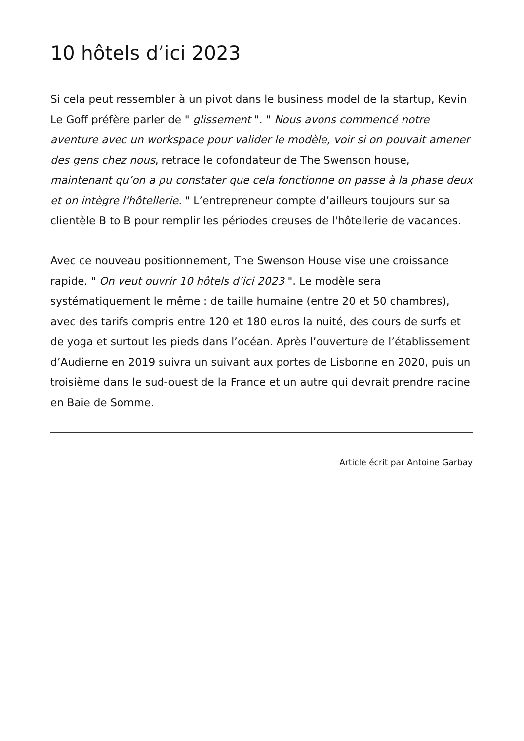10 hôtels d’ici 2023
Si cela peut ressembler à un pivot dans le business model de la startup, Kevin Le Goff préfère parler de " glissement ". " Nous avons commencé notre aventure avec un workspace pour valider le modèle, voir si on pouvait amener des gens chez nous, retrace le cofondateur de The Swenson house, maintenant qu’on a pu constater que cela fonctionne on passe à la phase deux et on intègre l'hôtellerie. " L’entrepreneur compte d’ailleurs toujours sur sa clientèle B to B pour remplir les périodes creuses de l'hôtellerie de vacances.
Avec ce nouveau positionnement, The Swenson House vise une croissance rapide. " On veut ouvrir 10 hôtels d’ici 2023 ". Le modèle sera systématiquement le même : de taille humaine (entre 20 et 50 chambres), avec des tarifs compris entre 120 et 180 euros la nuité, des cours de surfs et de yoga et surtout les pieds dans l’océan. Après l’ouverture de l’établissement d’Audierne en 2019 suivra un suivant aux portes de Lisbonne en 2020, puis un troisième dans le sud-ouest de la France et un autre qui devrait prendre racine en Baie de Somme.
Article écrit par Antoine Garbay